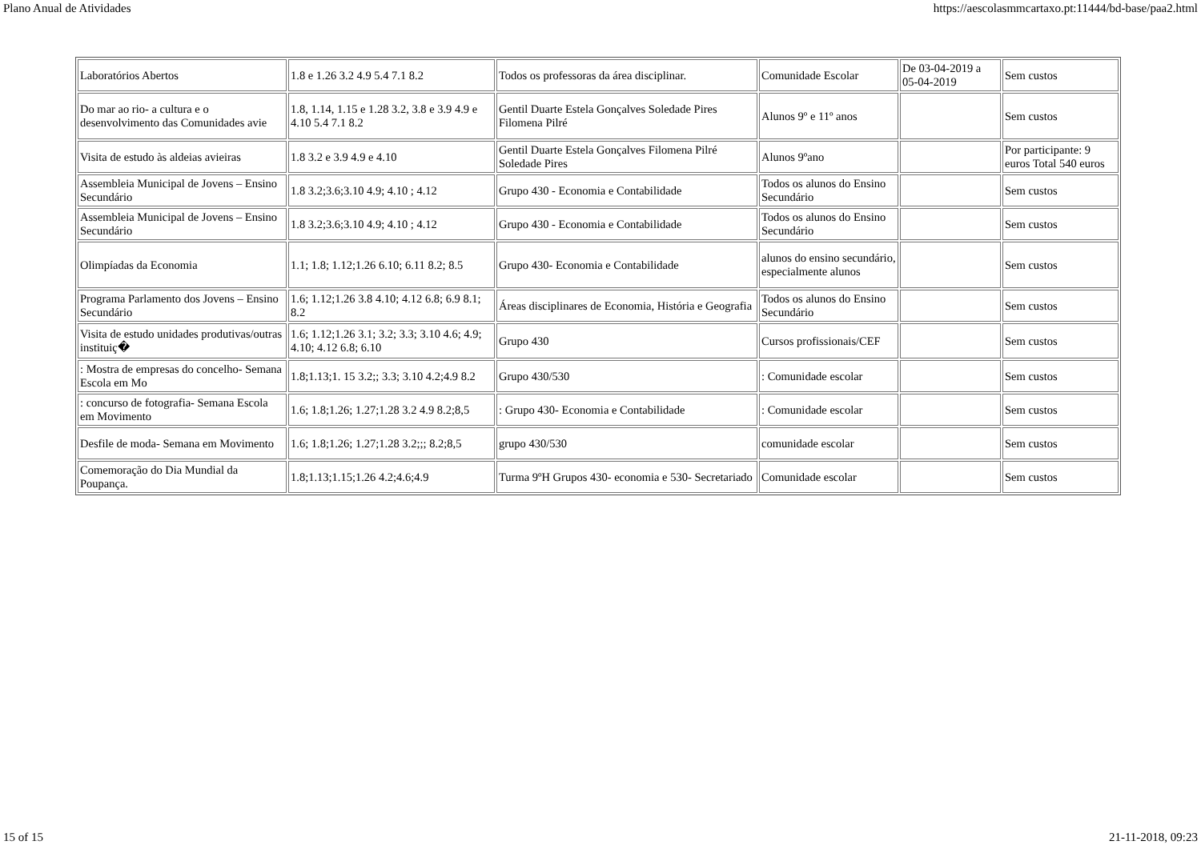Plano Anual de Atividades https://aescolasmmcartaxo.pt:11444/bd-base/paa2.html
| Laboratórios Abertos | 1.8 e 1.26 3.2 4.9 5.4 7.1 8.2 | Todos os professoras da área disciplinar. | Comunidade Escolar | De 03-04-2019 a 05-04-2019 | Sem custos |
| Do mar ao rio- a cultura e o desenvolvimento das Comunidades avie | 1.8, 1.14, 1.15 e 1.28 3.2, 3.8 e 3.9 4.9 e 4.10 5.4 7.1 8.2 | Gentil Duarte Estela Gonçalves Soledade Pires Filomena Pilré | Alunos 9º e 11º anos | | Sem custos |
| Visita de estudo às aldeias avieiras | 1.8 3.2 e 3.9 4.9 e 4.10 | Gentil Duarte Estela Gonçalves Filomena Pilré Soledade Pires | Alunos 9ºano | | Por participante: 9 euros Total 540 euros |
| Assembleia Municipal de Jovens – Ensino Secundário | 1.8 3.2;3.6;3.10 4.9; 4.10 ; 4.12 | Grupo 430 - Economia e Contabilidade | Todos os alunos do Ensino Secundário | | Sem custos |
| Assembleia Municipal de Jovens – Ensino Secundário | 1.8 3.2;3.6;3.10 4.9; 4.10 ; 4.12 | Grupo 430 - Economia e Contabilidade | Todos os alunos do Ensino Secundário | | Sem custos |
| Olimpíadas da Economia | 1.1; 1.8; 1.12;1.26 6.10; 6.11 8.2; 8.5 | Grupo 430- Economia e Contabilidade | alunos do ensino secundário, especialmente alunos | | Sem custos |
| Programa Parlamento dos Jovens – Ensino Secundário | 1.6; 1.12;1.26 3.8 4.10; 4.12 6.8; 6.9 8.1; 8.2 | Áreas disciplinares de Economia, História e Geografia | Todos os alunos do Ensino Secundário | | Sem custos |
| Visita de estudo unidades produtivas/outras instituiç� | 1.6; 1.12;1.26 3.1; 3.2; 3.3; 3.10 4.6; 4.9; 4.10; 4.12 6.8; 6.10 | Grupo 430 | Cursos profissionais/CEF | | Sem custos |
| : Mostra de empresas do concelho- Semana Escola em Mo | 1.8;1.13;1. 15 3.2;; 3.3; 3.10 4.2;4.9 8.2 | Grupo 430/530 | : Comunidade escolar | | Sem custos |
| : concurso de fotografia- Semana Escola em Movimento | 1.6; 1.8;1.26; 1.27;1.28 3.2 4.9 8.2;8,5 | : Grupo 430- Economia e Contabilidade | : Comunidade escolar | | Sem custos |
| Desfile de moda- Semana em Movimento | 1.6; 1.8;1.26; 1.27;1.28 3.2;;; 8.2;8,5 | grupo 430/530 | comunidade escolar | | Sem custos |
| Comemoração do Dia Mundial da Poupança. | 1.8;1.13;1.15;1.26 4.2;4.6;4.9 | Turma 9ºH Grupos 430- economia e 530- Secretariado | Comunidade escolar | | Sem custos |
15 of 15 21-11-2018, 09:23